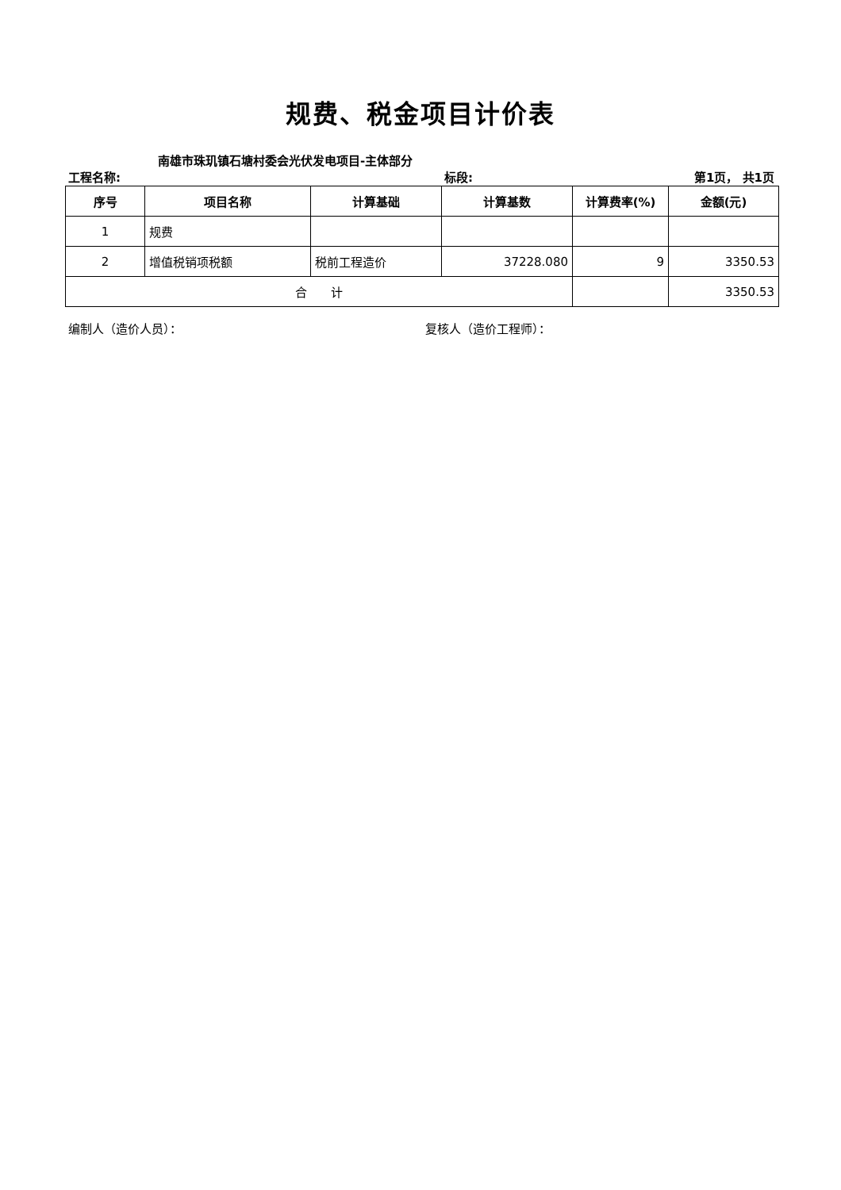规费、税金项目计价表
工程名称:
南雄市珠玑镇石塘村委会光伏发电项目-主体部分
标段: 第1页， 共1页
| 序号 | 项目名称 | 计算基础 | 计算基数 | 计算费率(%) | 金额(元) |
| --- | --- | --- | --- | --- | --- |
| 1 | 规费 | | | | |
| 2 | 增值税销项税额 | 税前工程造价 | 37228.080 | 9 | 3350.53 |
| 合 计 | | | | | 3350.53 |
编制人（造价人员）： 复核人（造价工程师）：